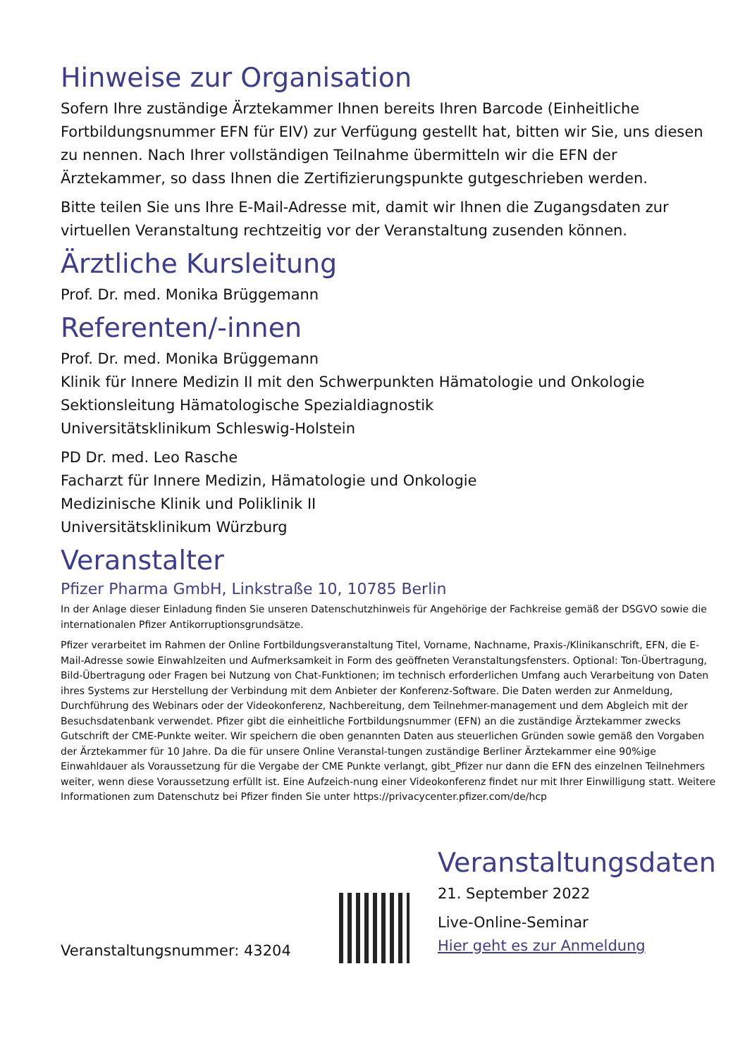Hinweise zur Organisation
Sofern Ihre zuständige Ärztekammer Ihnen bereits Ihren Barcode (Einheitliche Fortbildungsnummer EFN für EIV) zur Verfügung gestellt hat, bitten wir Sie, uns diesen zu nennen. Nach Ihrer vollständigen Teilnahme übermitteln wir die EFN der Ärztekammer, so dass Ihnen die Zertifizierungspunkte gutgeschrieben werden.
Bitte teilen Sie uns Ihre E-Mail-Adresse mit, damit wir Ihnen die Zugangsdaten zur virtuellen Veranstaltung rechtzeitig vor der Veranstaltung zusenden können.
Ärztliche Kursleitung
Prof. Dr. med. Monika Brüggemann
Referenten/-innen
Prof. Dr. med. Monika Brüggemann
Klinik für Innere Medizin II mit den Schwerpunkten Hämatologie und Onkologie
Sektionsleitung Hämatologische Spezialdiagnostik
Universitätsklinikum Schleswig-Holstein
PD Dr. med. Leo Rasche
Facharzt für Innere Medizin, Hämatologie und Onkologie
Medizinische Klinik und Poliklinik II
Universitätsklinikum Würzburg
Veranstalter
Pfizer Pharma GmbH, Linkstraße 10, 10785 Berlin
In der Anlage dieser Einladung finden Sie unseren Datenschutzhinweis für Angehörige der Fachkreise gemäß der DSGVO sowie die internationalen Pfizer Antikorruptionsgrundsätze.
Pfizer verarbeitet im Rahmen der Online Fortbildungsveranstaltung Titel, Vorname, Nachname, Praxis-/Klinikanschrift, EFN, die E-Mail-Adresse sowie Einwahlzeiten und Aufmerksamkeit in Form des geöffneten Veranstaltungsfensters. Optional: Ton-Übertragung, Bild-Übertragung oder Fragen bei Nutzung von Chat-Funktionen; im technisch erforderlichen Umfang auch Verarbeitung von Daten ihres Systems zur Herstellung der Verbindung mit dem Anbieter der Konferenz-Software. Die Daten werden zur Anmeldung, Durchführung des Webinars oder der Videokonferenz, Nachbereitung, dem Teilnehmer-management und dem Abgleich mit der Besuchsdatenbank verwendet. Pfizer gibt die einheitliche Fortbildungsnummer (EFN) an die zuständige Ärztekammer zwecks Gutschrift der CME-Punkte weiter. Wir speichern die oben genannten Daten aus steuerlichen Gründen sowie gemäß den Vorgaben der Ärztekammer für 10 Jahre. Da die für unsere Online Veranstal-tungen zuständige Berliner Ärztekammer eine 90%ige Einwahldauer als Voraussetzung für die Vergabe der CME Punkte verlangt, gibt_Pfizer nur dann die EFN des einzelnen Teilnehmers weiter, wenn diese Voraussetzung erfüllt ist. Eine Aufzeich-nung einer Videokonferenz findet nur mit Ihrer Einwilligung statt. Weitere Informationen zum Datenschutz bei Pfizer finden Sie unter https://privacycenter.pfizer.com/de/hcp
Veranstaltungsnummer: 43204
Veranstaltungsdaten
21. September 2022
Live-Online-Seminar
Hier geht es zur Anmeldung